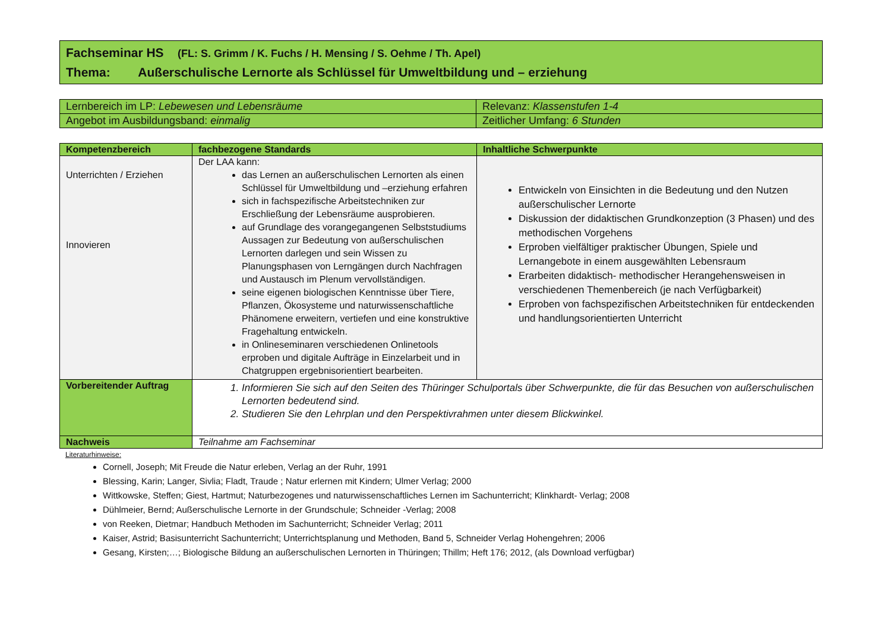Fachseminar HS (FL: S. Grimm / K. Fuchs / H. Mensing / S. Oehme / Th. Apel)
Thema: Außerschulische Lernorte als Schlüssel für Umweltbildung und – erziehung
| Lernbereich im LP: Lebewesen und Lebensräume | Relevanz: Klassenstufen 1-4 |
| Angebot im Ausbildungsband: einmalig | Zeitlicher Umfang: 6 Stunden |
| Kompetenzbereich | fachbezogene Standards | Inhaltliche Schwerpunkte |
| --- | --- | --- |
| Unterrichten / Erziehen Innovieren | Der LAA kann: das Lernen an außerschulischen Lernorten als einen Schlüssel für Umweltbildung und –erziehung erfahren sich in fachspezifische Arbeitstechniken zur Erschließung der Lebensräume ausprobieren. auf Grundlage des vorangegangenen Selbststudiums Aussagen zur Bedeutung von außerschulischen Lernorten darlegen und sein Wissen zu Planungsphasen von Lerngängen durch Nachfragen und Austausch im Plenum vervollständigen. seine eigenen biologischen Kenntnisse über Tiere, Pflanzen, Ökosysteme und naturwissenschaftliche Phänomene erweitern, vertiefen und eine konstruktive Fragehaltung entwickeln. in Onlineseminaren verschiedenen Onlinetools erproben und digitale Aufträge in Einzelarbeit und in Chatgruppen ergebnisorientiert bearbeiten. | Entwickeln von Einsichten in die Bedeutung und den Nutzen außerschulischer Lernorte Diskussion der didaktischen Grundkonzeption (3 Phasen) und des methodischen Vorgehens Erproben vielfältiger praktischer Übungen, Spiele und Lernangebote in einem ausgewählten Lebensraum Erarbeiten didaktisch- methodischer Herangehensweisen in verschiedenen Themenbereich (je nach Verfügbarkeit) Erproben von fachspezifischen Arbeitstechniken für entdeckenden und handlungsorientierten Unterricht |
| Vorbereitender Auftrag | 1. Informieren Sie sich auf den Seiten des Thüringer Schulportals über Schwerpunkte, die für das Besuchen von außerschulischen Lernorten bedeutend sind. 2. Studieren Sie den Lehrplan und den Perspektivrahmen unter diesem Blickwinkel. | |
| Nachweis | Teilnahme am Fachseminar | |
Literaturhinweise:
Cornell, Joseph; Mit Freude die Natur erleben, Verlag an der Ruhr, 1991
Blessing, Karin; Langer, Sivlia; Fladt, Traude ; Natur erlernen mit Kindern; Ulmer Verlag; 2000
Wittkowske, Steffen; Giest, Hartmut; Naturbezogenes und naturwissenschaftliches Lernen im Sachunterricht; Klinkhardt- Verlag; 2008
Dühlmeier, Bernd; Außerschulische Lernorte in der Grundschule; Schneider -Verlag; 2008
von Reeken, Dietmar; Handbuch Methoden im Sachunterricht; Schneider Verlag; 2011
Kaiser, Astrid; Basisunterricht Sachunterricht; Unterrichtsplanung und Methoden, Band 5, Schneider Verlag Hohengehren; 2006
Gesang, Kirsten;…; Biologische Bildung an außerschulischen Lernorten in Thüringen; Thillm; Heft 176; 2012, (als Download verfügbar)